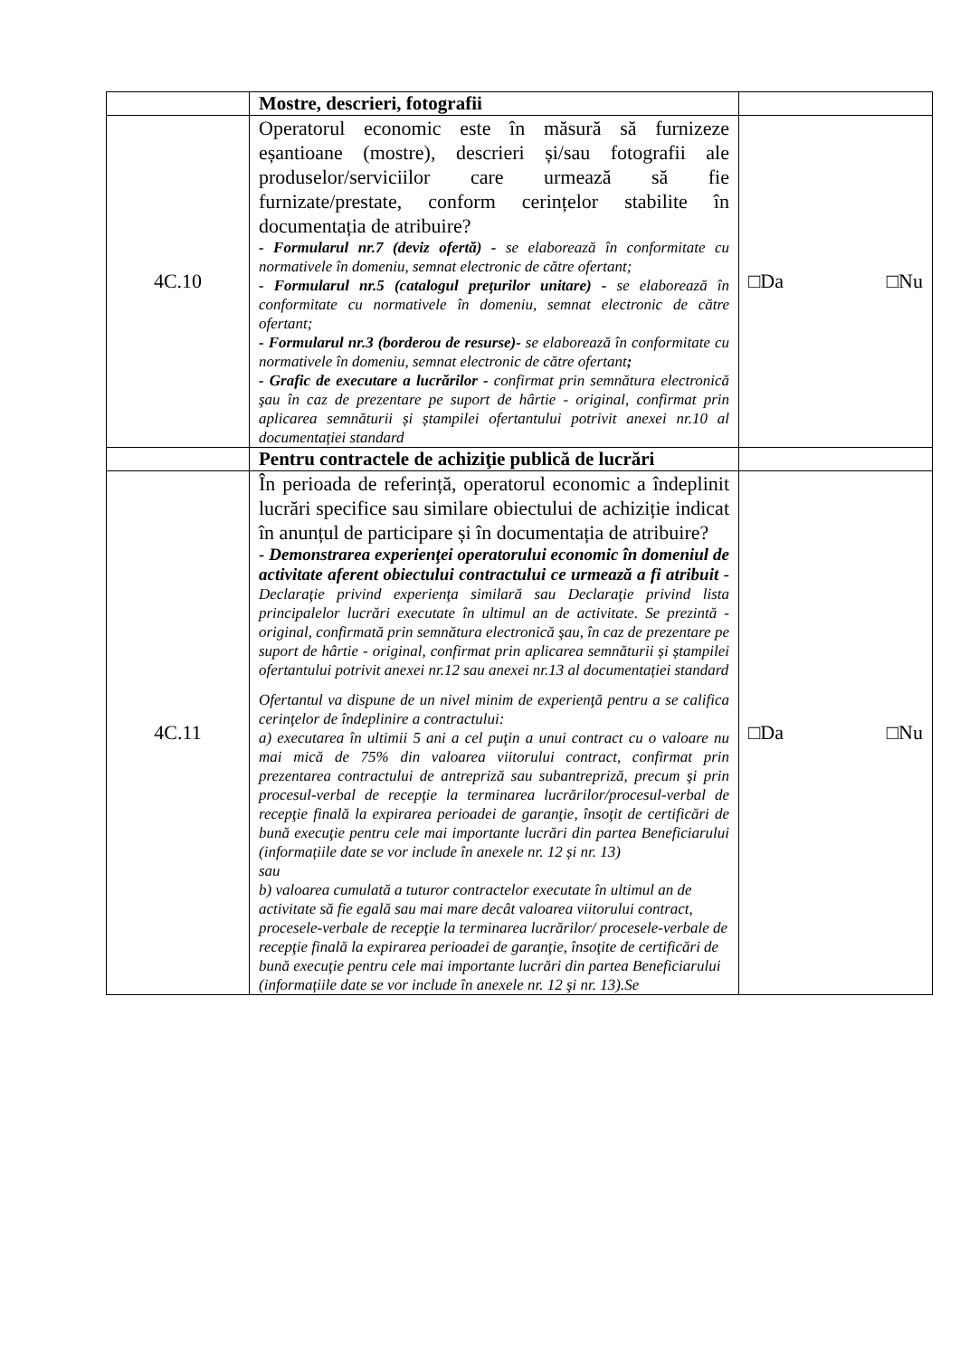| | Mostre, descrieri, fotografii | |
| 4C.10 | Operatorul economic este în măsură să furnizeze eșantioane (mostre), descrieri și/sau fotografii ale produselor/serviciilor care urmează să fie furnizate/prestate, conform cerințelor stabilite în documentația de atribuire? - Formularul nr.7 (deviz ofertă) - se elaborează în conformitate cu normativele în domeniu, semnat electronic de către ofertant; - Formularul nr.5 (catalogul preţurilor unitare) - se elaborează în conformitate cu normativele în domeniu, semnat electronic de către ofertant; - Formularul nr.3 (borderou de resurse)- se elaborează în conformitate cu normativele în domeniu, semnat electronic de către ofertant ; - Grafic de executare a lucrărilor - confirmat prin semnătura electronică şau în caz de prezentare pe suport de hârtie - original, confirmat prin aplicarea semnăturii și ștampilei ofertantului potrivit anexei nr.10 al documentației standard | □Da □Nu |
| | Pentru contractele de achiziţie publică de lucrări | |
| 4C.11 | În perioada de referință, operatorul economic a îndeplinit lucrări specifice sau similare obiectului de achiziție indicat în anunțul de participare și în documentația de atribuire? - Demonstrarea experienţei operatorului economic în domeniul de activitate aferent obiectului contractului ce urmează a fi atribuit - Declaraţie privind experienţa similară sau Declaraţie privind lista principalelor lucrări executate în ultimul an de activitate. Se prezintă - original, confirmată prin semnătura electronică şau, în caz de prezentare pe suport de hârtie - original, confirmat prin aplicarea semnăturii și ștampilei ofertantului potrivit anexei nr.12 sau anexei nr.13 al documentației standard Ofertantul va dispune de un nivel minim de experienţă pentru a se califica cerinţelor de îndeplinire a contractului: a) executarea în ultimii 5 ani a cel puţin a unui contract cu o valoare nu mai mică de 75% din valoarea viitorului contract, confirmat prin prezentarea contractului de antrepriză sau subantrepriză, precum şi prin procesul-verbal de recepţie la terminarea lucrărilor/procesul-verbal de recepţie finală la expirarea perioadei de garanţie, însoţit de certificări de bună execuţie pentru cele mai importante lucrări din partea Beneficiarului (informațiile date se vor include în anexele nr. 12 și nr. 13) sau b) valoarea cumulată a tuturor contractelor executate în ultimul an de activitate să fie egală sau mai mare decât valoarea viitorului contract, procesele-verbale de recepţie la terminarea lucrărilor/ procesele-verbale de recepţie finală la expirarea perioadei de garanţie, însoţite de certificări de bună execuţie pentru cele mai importante lucrări din partea Beneficiarului (informațiile date se vor include în anexele nr. 12 şi nr. 13).Se | □Da □Nu |